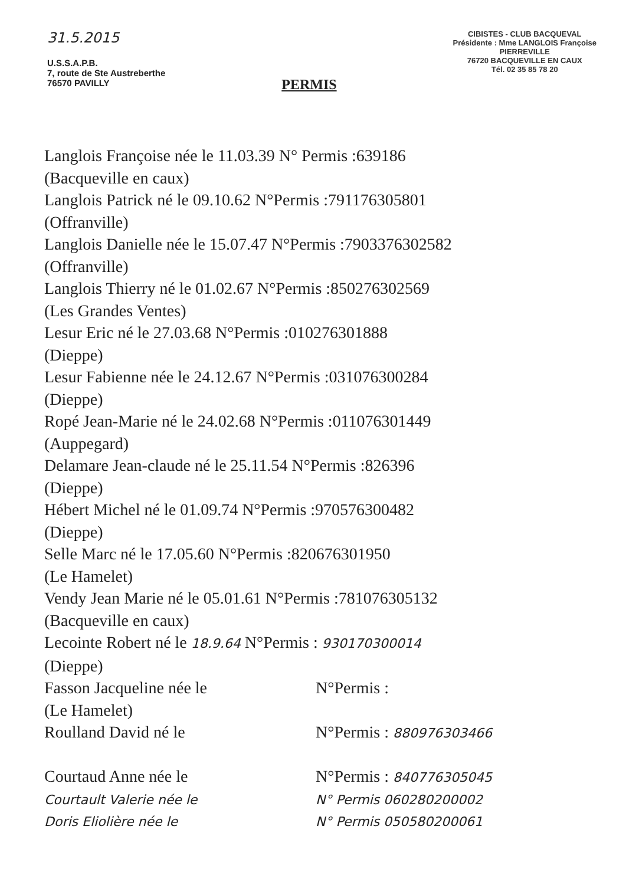31.5.2015
U.S.S.A.P.B.
7, route de Ste Austreberthe
76570 PAVILLY
PERMIS
CIBISTES - CLUB BACQUEVAL
Présidente : Mme LANGLOIS Françoise
PIERREVILLE
76720 BACQUEVILLE EN CAUX
Tél. 02 35 85 78 20
Langlois Françoise née le 11.03.39 N° Permis :639186
(Bacqueville en caux)
Langlois Patrick né le 09.10.62 N°Permis :791176305801
(Offranville)
Langlois Danielle née le 15.07.47 N°Permis :7903376302582
(Offranville)
Langlois Thierry né le 01.02.67 N°Permis :850276302569
(Les Grandes Ventes)
Lesur Eric né le 27.03.68 N°Permis :010276301888
(Dieppe)
Lesur Fabienne née le 24.12.67 N°Permis :031076300284
(Dieppe)
Ropé Jean-Marie né le 24.02.68 N°Permis :011076301449
(Auppegard)
Delamare Jean-claude né le 25.11.54 N°Permis :826396
(Dieppe)
Hébert Michel né le 01.09.74 N°Permis :970576300482
(Dieppe)
Selle Marc né le 17.05.60 N°Permis :820676301950
(Le Hamelet)
Vendy Jean Marie né le 05.01.61 N°Permis :781076305132
(Bacqueville en caux)
Lecointe Robert né le 18.9.64 N°Permis : 930170300014
(Dieppe)
Fasson Jacqueline née le
(Le Hamelet)
N°Permis :
Roulland David né le N°Permis : 880976303466
Courtaud Anne née le N°Permis : 840776305045
Courtault Valerie née le N° Permis 060280200002
Doris Eliolière née le N° Permis 050580200061